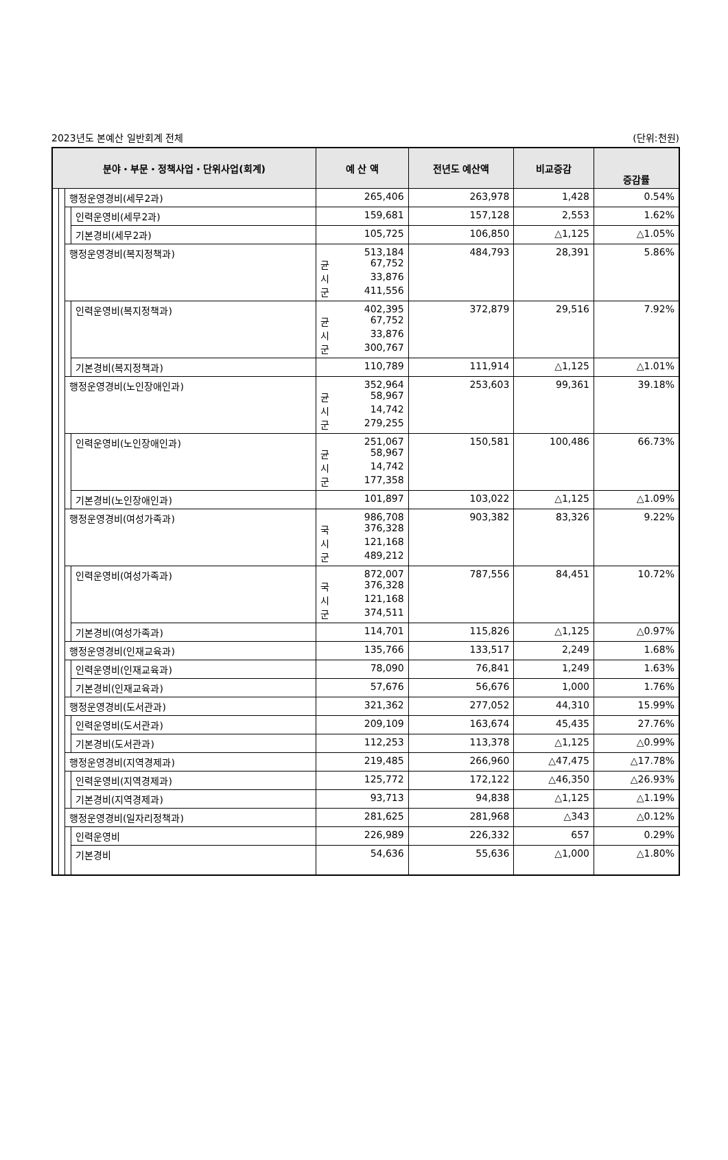2023년도 본예산 일반회계 전체 (단위:천원)
| 분야・부문・정책사업・단위사업(회계) | | | | 예 산 액 | 전년도 예산액 | 비교증감 | 증감률 |
| --- | --- | --- | --- | --- | --- | --- | --- |
| | | 행정운영경비(세무2과) | | 265,406 | 263,978 | 1,428 | 0.54% |
| | | | 인력운영비(세무2과) | 159,681 | 157,128 | 2,553 | 1.62% |
| | | | 기본경비(세무2과) | 105,725 | 106,850 | △1,125 | △1.05% |
| | | 행정운영경비(복지정책과) | | 513,184 균 67,752 시 33,876 군 411,556 | 484,793 | 28,391 | 5.86% |
| | | | 인력운영비(복지정책과) | 402,395 균 67,752 시 33,876 군 300,767 | 372,879 | 29,516 | 7.92% |
| | | | 기본경비(복지정책과) | 110,789 | 111,914 | △1,125 | △1.01% |
| | | 행정운영경비(노인장애인과) | | 352,964 균 58,967 시 14,742 군 279,255 | 253,603 | 99,361 | 39.18% |
| | | | 인력운영비(노인장애인과) | 251,067 균 58,967 시 14,742 군 177,358 | 150,581 | 100,486 | 66.73% |
| | | | 기본경비(노인장애인과) | 101,897 | 103,022 | △1,125 | △1.09% |
| | | 행정운영경비(여성가족과) | | 986,708 국 376,328 시 121,168 군 489,212 | 903,382 | 83,326 | 9.22% |
| | | | 인력운영비(여성가족과) | 872,007 국 376,328 시 121,168 군 374,511 | 787,556 | 84,451 | 10.72% |
| | | | 기본경비(여성가족과) | 114,701 | 115,826 | △1,125 | △0.97% |
| | | 행정운영경비(인재교육과) | | 135,766 | 133,517 | 2,249 | 1.68% |
| | | | 인력운영비(인재교육과) | 78,090 | 76,841 | 1,249 | 1.63% |
| | | | 기본경비(인재교육과) | 57,676 | 56,676 | 1,000 | 1.76% |
| | | 행정운영경비(도서관과) | | 321,362 | 277,052 | 44,310 | 15.99% |
| | | | 인력운영비(도서관과) | 209,109 | 163,674 | 45,435 | 27.76% |
| | | | 기본경비(도서관과) | 112,253 | 113,378 | △1,125 | △0.99% |
| | | 행정운영경비(지역경제과) | | 219,485 | 266,960 | △47,475 | △17.78% |
| | | | 인력운영비(지역경제과) | 125,772 | 172,122 | △46,350 | △26.93% |
| | | | 기본경비(지역경제과) | 93,713 | 94,838 | △1,125 | △1.19% |
| | | 행정운영경비(일자리정책과) | | 281,625 | 281,968 | △343 | △0.12% |
| | | | 인력운영비 | 226,989 | 226,332 | 657 | 0.29% |
| | | | 기본경비 | 54,636 | 55,636 | △1,000 | △1.80% |